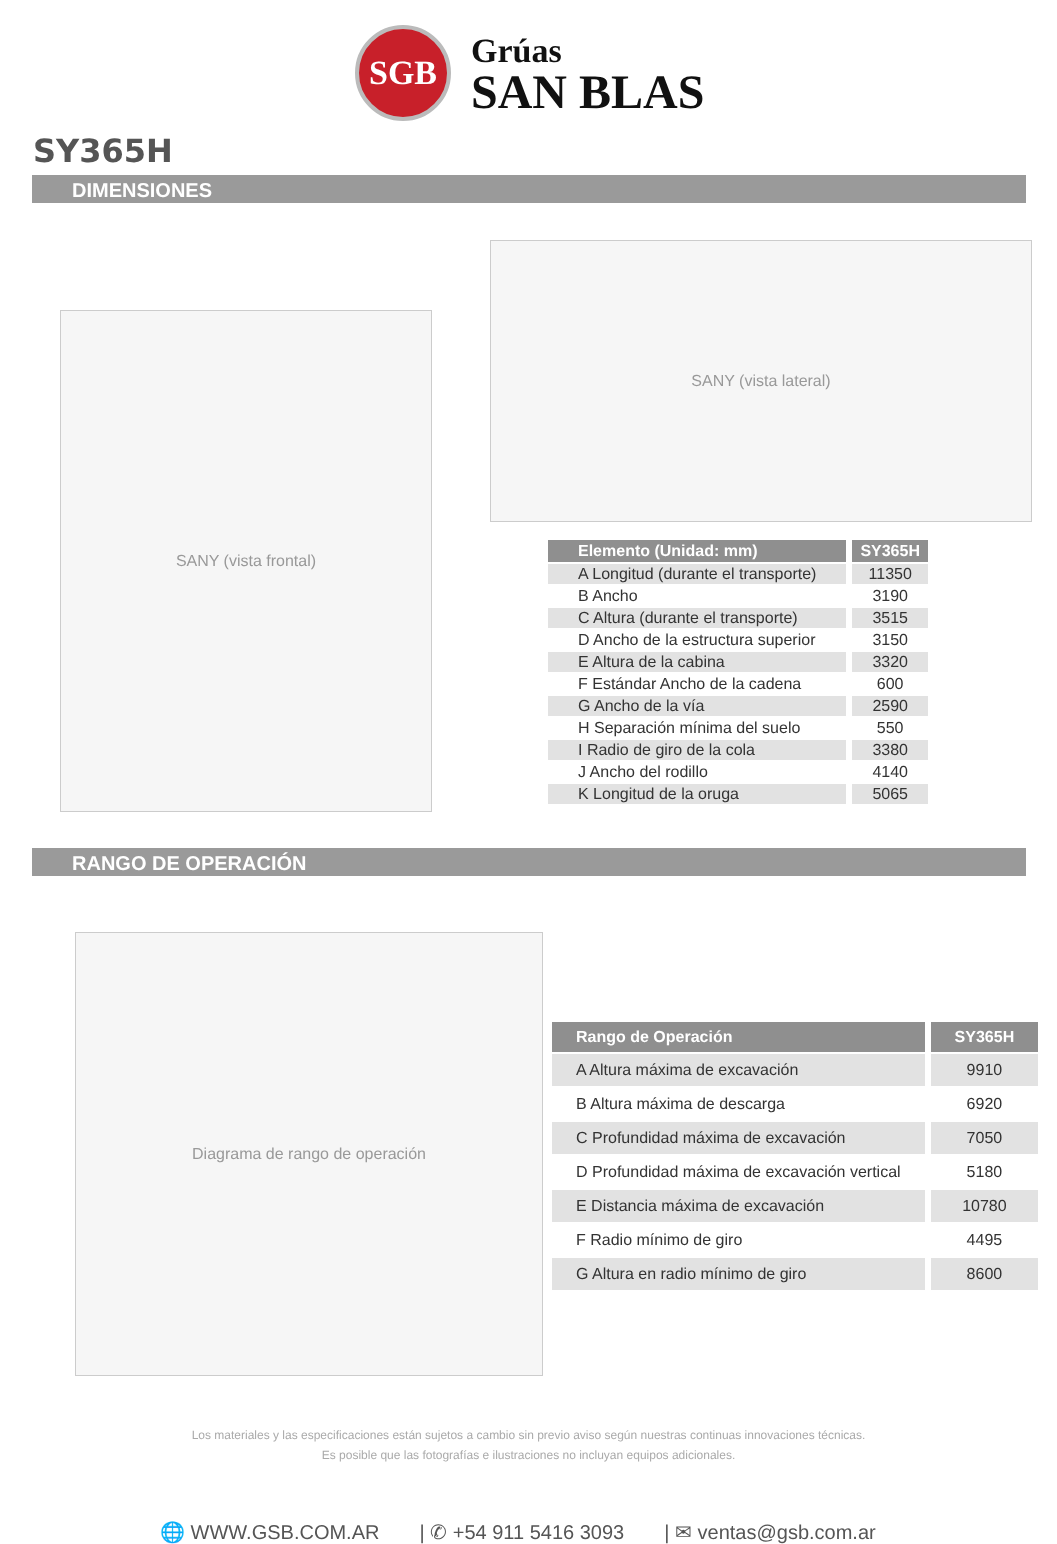SGB
Grúas
SAN BLAS
SY365H
DIMENSIONES
SANY (vista frontal)
SANY (vista lateral)
| Elemento (Unidad: mm) | SY365H |
| --- | --- |
| A Longitud (durante el transporte) | 11350 |
| B Ancho | 3190 |
| C Altura (durante el transporte) | 3515 |
| D Ancho de la estructura superior | 3150 |
| E Altura de la cabina | 3320 |
| F Estándar Ancho de la cadena | 600 |
| G Ancho de la vía | 2590 |
| H Separación mínima del suelo | 550 |
| I Radio de giro de la cola | 3380 |
| J Ancho del rodillo | 4140 |
| K Longitud de la oruga | 5065 |
RANGO DE OPERACIÓN
Diagrama de rango de operación
| Rango de Operación | SY365H |
| --- | --- |
| A Altura máxima de excavación | 9910 |
| B Altura máxima de descarga | 6920 |
| C Profundidad máxima de excavación | 7050 |
| D Profundidad máxima de excavación vertical | 5180 |
| E Distancia máxima de excavación | 10780 |
| F Radio mínimo de giro | 4495 |
| G Altura en radio mínimo de giro | 8600 |
Los materiales y las especificaciones están sujetos a cambio sin previo aviso según nuestras continuas innovaciones técnicas.
Es posible que las fotografías e ilustraciones no incluyan equipos adicionales.
🌐 WWW.GSB.COM.AR | ✆ +54 911 5416 3093 | ✉ ventas@gsb.com.ar